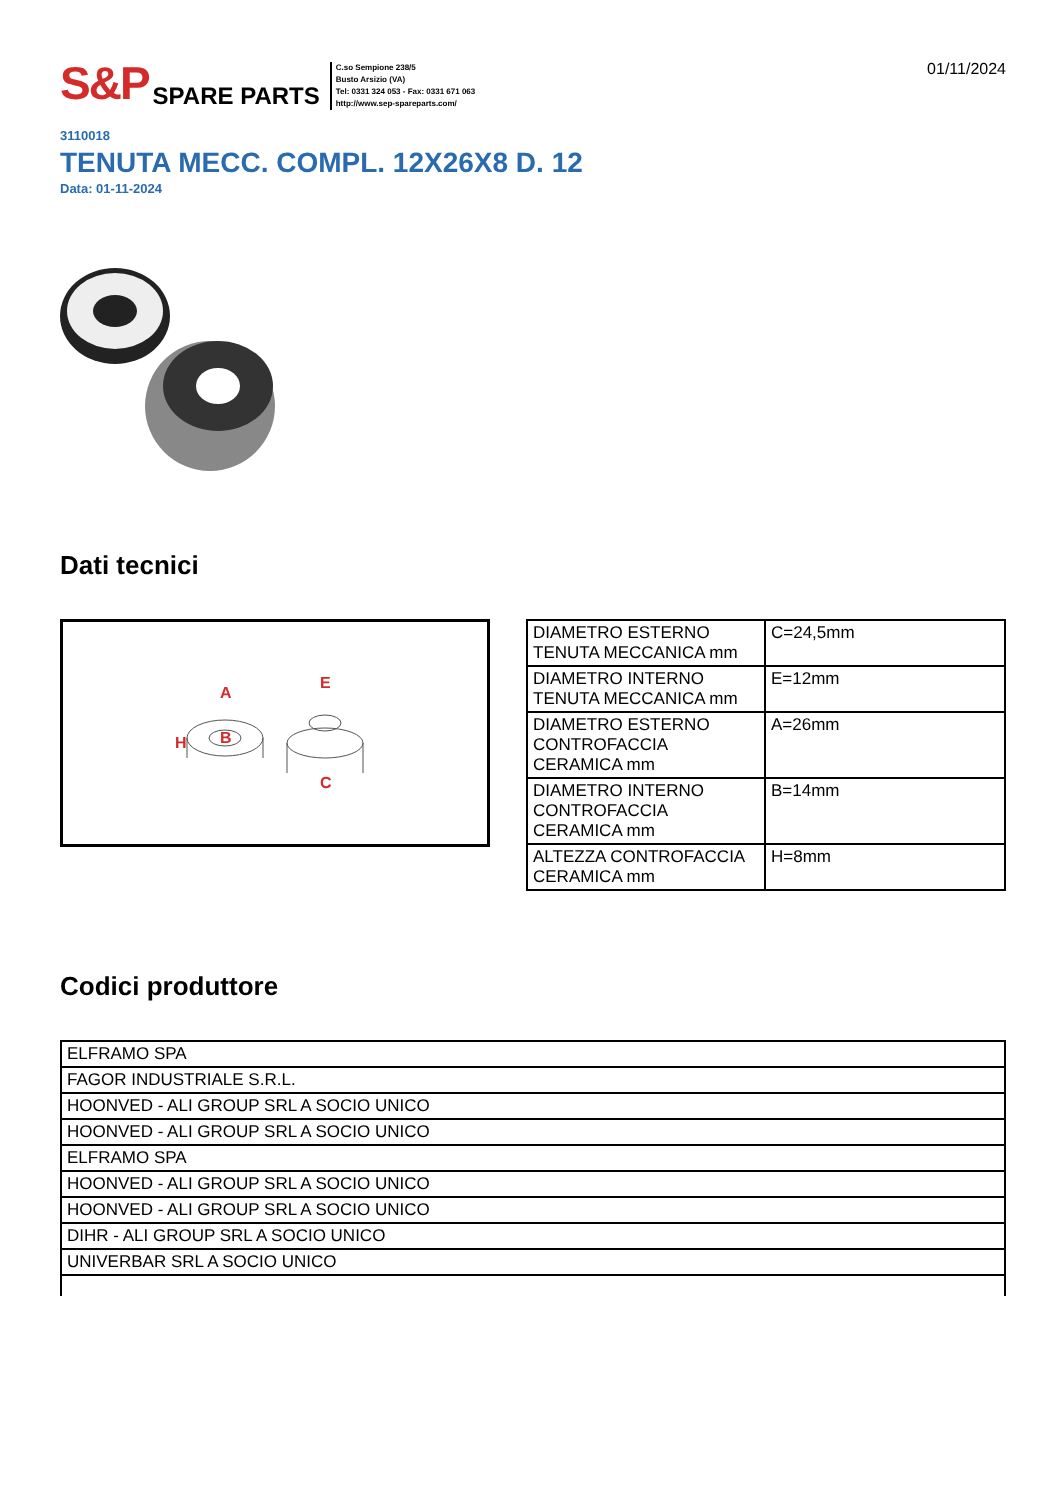S&P SPARE PARTS
C.so Sempione 238/5
Busto Arsizio (VA)
Tel: 0331 324 053 - Fax: 0331 671 063
http://www.sep-spareparts.com/
01/11/2024
3110018
TENUTA MECC. COMPL. 12X26X8 D. 12
Data: 01-11-2024
Dati tecnici
A
B
H
E
C
| DIAMETRO ESTERNO TENUTA MECCANICA mm | C=24,5mm |
| DIAMETRO INTERNO TENUTA MECCANICA mm | E=12mm |
| DIAMETRO ESTERNO CONTROFACCIA CERAMICA mm | A=26mm |
| DIAMETRO INTERNO CONTROFACCIA CERAMICA mm | B=14mm |
| ALTEZZA CONTROFACCIA CERAMICA mm | H=8mm |
Codici produttore
| ELFRAMO SPA |
| FAGOR INDUSTRIALE S.R.L. |
| HOONVED - ALI GROUP SRL A SOCIO UNICO |
| HOONVED - ALI GROUP SRL A SOCIO UNICO |
| ELFRAMO SPA |
| HOONVED - ALI GROUP SRL A SOCIO UNICO |
| HOONVED - ALI GROUP SRL A SOCIO UNICO |
| DIHR - ALI GROUP SRL A SOCIO UNICO |
| UNIVERBAR SRL A SOCIO UNICO |